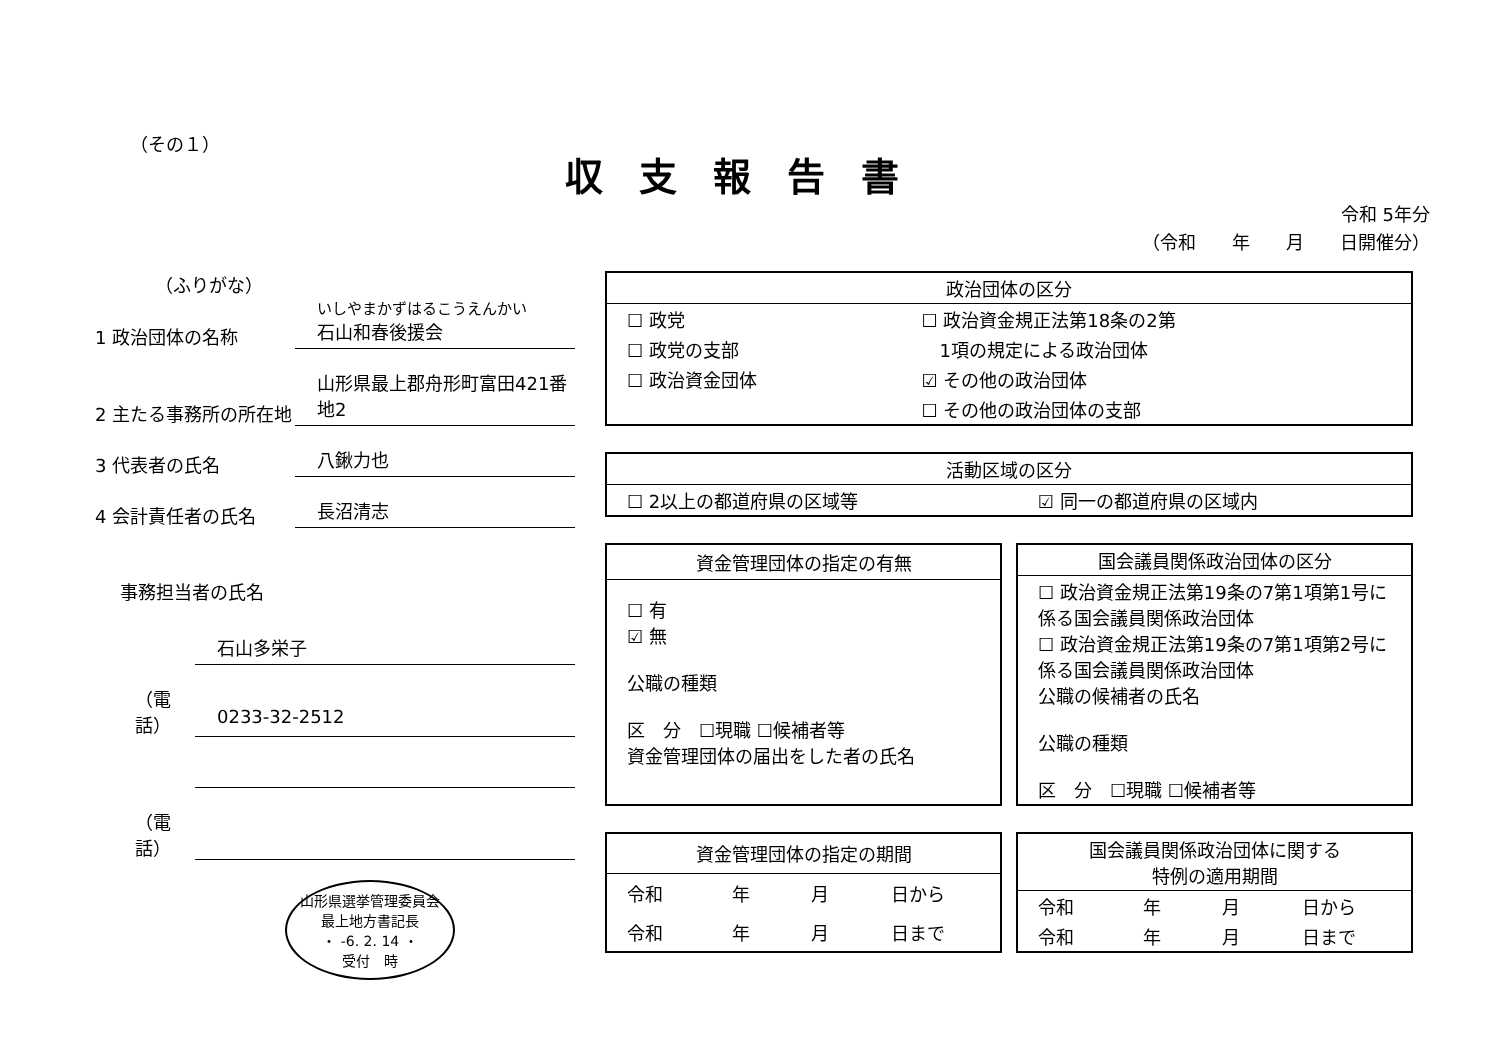（その１）
収支報告書
令和 5年分
（令和　　年　　月　　日開催分）
（ふりがな）
1 政治団体の名称
いしやまかずはるこうえんかい
石山和春後援会
2 主たる事務所の所在地
山形県最上郡舟形町富田421番地2
3 代表者の氏名
八鍬力也
4 会計責任者の氏名
長沼清志
事務担当者の氏名
石山多栄子
（電話）
0233-32-2512
（電話）
山形県選挙管理委員会
最上地方書記長
・ -6. 2. 14 ・
受付　時
| 政治団体の区分 | |
| --- | --- |
| ☐ 政党 | ☐ 政治資金規正法第18条の2第 |
| ☐ 政党の支部 | 1項の規定による政治団体 |
| ☐ 政治資金団体 | ☑ その他の政治団体 |
| | ☐ その他の政治団体の支部 |
| 活動区域の区分 | |
| --- | --- |
| ☐ 2以上の都道府県の区域等 | ☑ 同一の都道府県の区域内 |
| 資金管理団体の指定の有無 |
| --- |
| ☐ 有 ☑ 無 公職の種類 区 分 ☐現職 ☐候補者等 資金管理団体の届出をした者の氏名 |
| 国会議員関係政治団体の区分 |
| --- |
| ☐ 政治資金規正法第19条の7第1項第1号に係る国会議員関係政治団体 ☐ 政治資金規正法第19条の7第1項第2号に係る国会議員関係政治団体 公職の候補者の氏名 公職の種類 区 分 ☐現職 ☐候補者等 |
| 資金管理団体の指定の期間 | | | |
| --- | --- | --- | --- |
| 令和 | 年 | 月 | 日から |
| 令和 | 年 | 月 | 日まで |
| 国会議員関係政治団体に関する 特例の適用期間 | | | |
| --- | --- | --- | --- |
| 令和 | 年 | 月 | 日から |
| 令和 | 年 | 月 | 日まで |